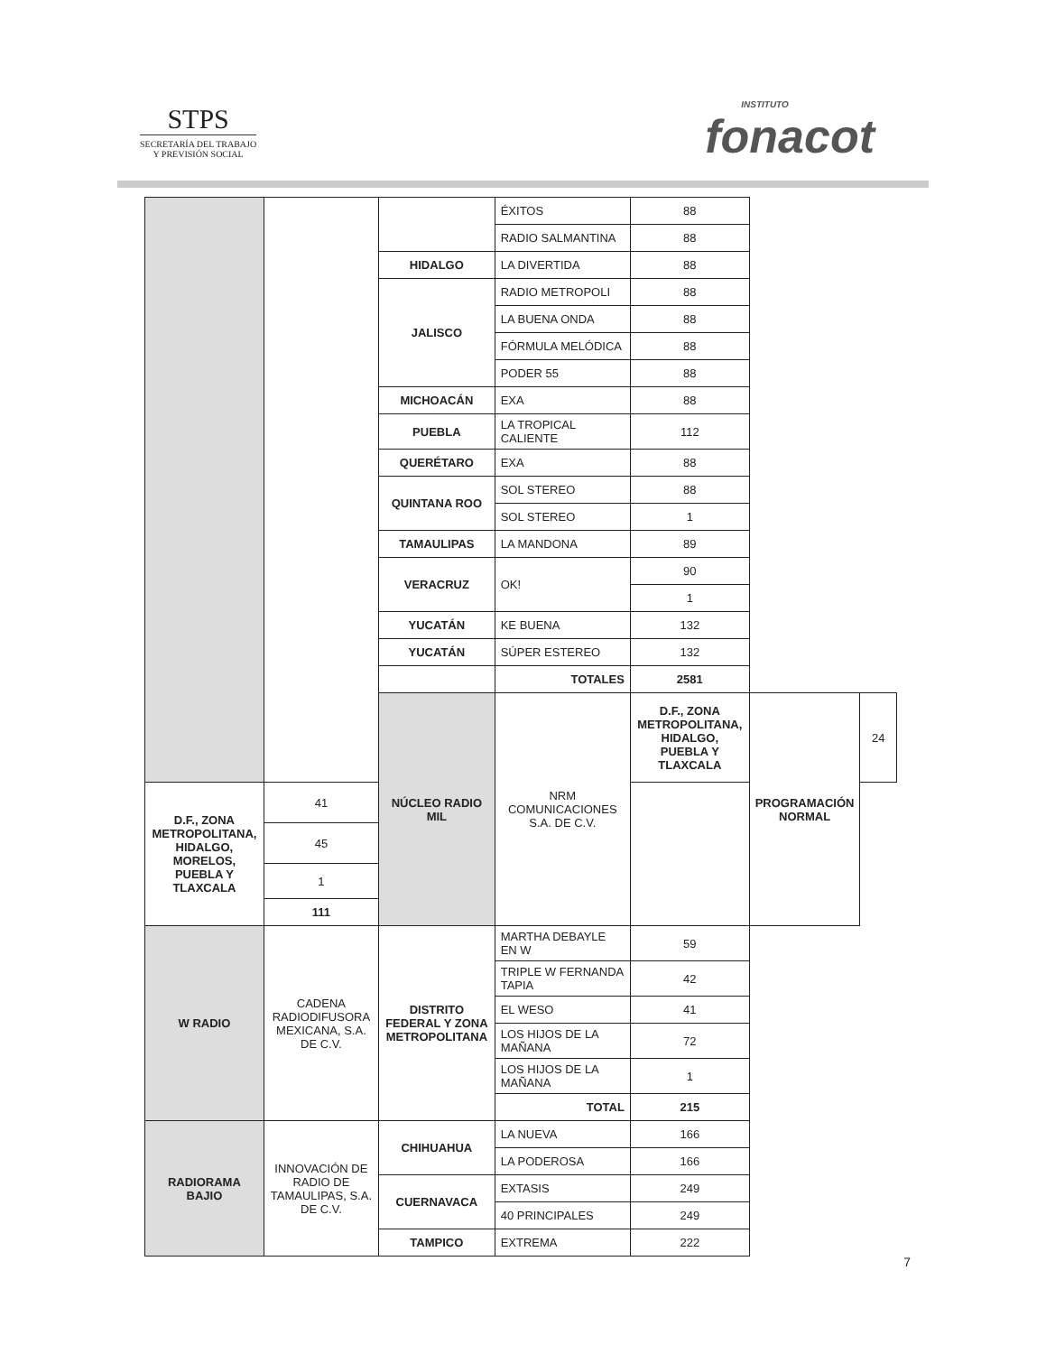STPS
SECRETARÍA DEL TRABAJO
Y PREVISIÓN SOCIAL
INSTITUTO
fonacot
| | | | ÉXITOS | 88 | | |
| | | | RADIO SALMANTINA | 88 | | |
| | | HIDALGO | LA DIVERTIDA | 88 | | |
| | | JALISCO | RADIO METROPOLI | 88 | | |
| | | | LA BUENA ONDA | 88 | | |
| | | | FÓRMULA MELÓDICA | 88 | | |
| | | | PODER 55 | 88 | | |
| | | MICHOACÁN | EXA | 88 | | |
| | | PUEBLA | LA TROPICAL CALIENTE | 112 | | |
| | | QUERÉTARO | EXA | 88 | | |
| | | QUINTANA ROO | SOL STEREO | 88 | | |
| | | | SOL STEREO | 1 | | |
| | | TAMAULIPAS | LA MANDONA | 89 | | |
| | | VERACRUZ | OK! | 90 | | |
| | | | | 1 | | |
| | | YUCATÁN | KE BUENA | 132 | | |
| | | YUCATÁN | SÚPER ESTEREO | 132 | | |
| | | | TOTALES | 2581 | | |
| | | NÚCLEO RADIO MIL | NRM COMUNICACIONES S.A. DE C.V. | D.F., ZONA METROPOLITANA, HIDALGO, PUEBLA Y TLAXCALA | PROGRAMACIÓN NORMAL | 24 |
| D.F., ZONA METROPOLITANA, HIDALGO, MORELOS, PUEBLA Y TLAXCALA | 41 | | | | | |
| | 45 | | | | | |
| | 1 | | | | | |
| | 111 | | | | | |
| W RADIO | CADENA RADIODIFUSORA MEXICANA, S.A. DE C.V. | DISTRITO FEDERAL Y ZONA METROPOLITANA | MARTHA DEBAYLE EN W | 59 | | |
| | | | TRIPLE W FERNANDA TAPIA | 42 | | |
| | | | EL WESO | 41 | | |
| | | | LOS HIJOS DE LA MAÑANA | 72 | | |
| | | | LOS HIJOS DE LA MAÑANA | 1 | | |
| | | | TOTAL | 215 | | |
| RADIORAMA BAJIO | INNOVACIÓN DE RADIO DE TAMAULIPAS, S.A. DE C.V. | CHIHUAHUA | LA NUEVA | 166 | | |
| | | | LA PODEROSA | 166 | | |
| | | CUERNAVACA | EXTASIS | 249 | | |
| | | | 40 PRINCIPALES | 249 | | |
| | | TAMPICO | EXTREMA | 222 | | |
7